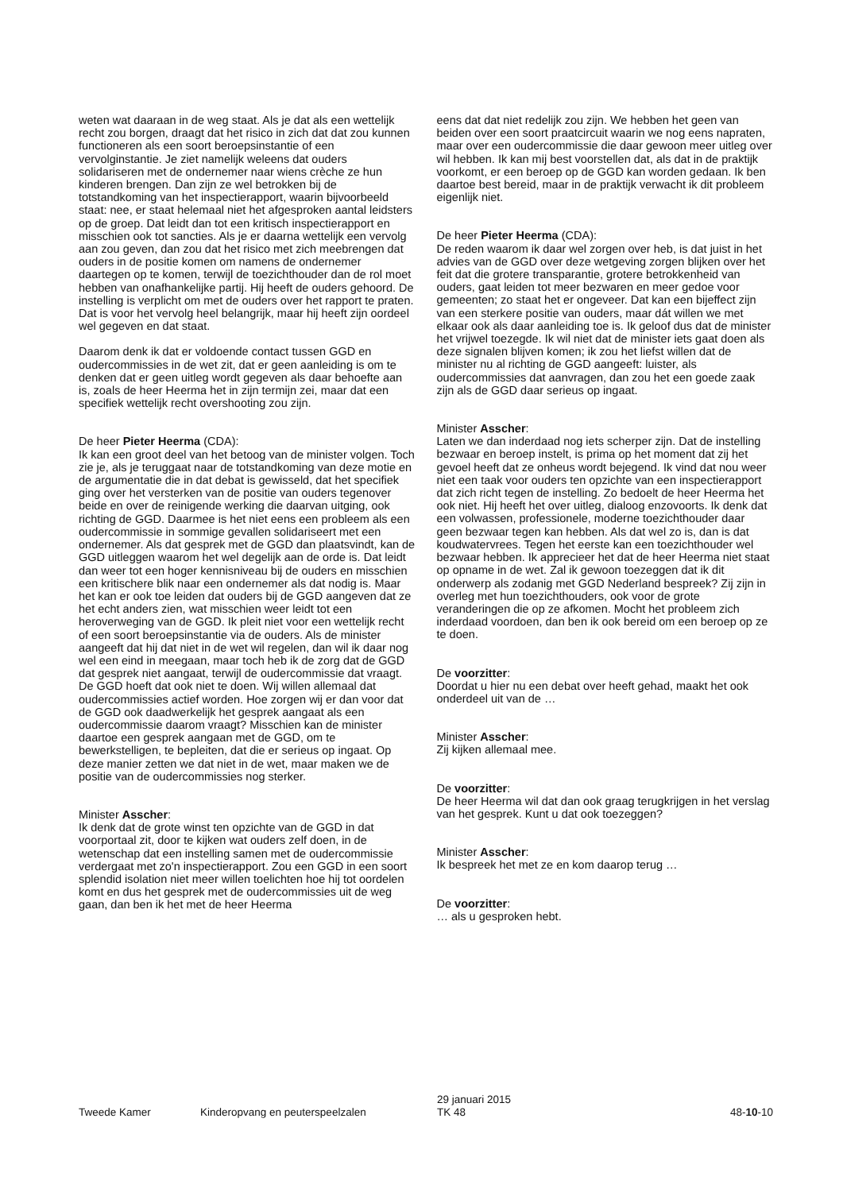weten wat daaraan in de weg staat. Als je dat als een wettelijk recht zou borgen, draagt dat het risico in zich dat dat zou kunnen functioneren als een soort beroepsinstantie of een vervolginstantie. Je ziet namelijk weleens dat ouders solidariseren met de ondernemer naar wiens crèche ze hun kinderen brengen. Dan zijn ze wel betrokken bij de totstandkoming van het inspectierapport, waarin bijvoorbeeld staat: nee, er staat helemaal niet het afgesproken aantal leidsters op de groep. Dat leidt dan tot een kritisch inspectierapport en misschien ook tot sancties. Als je er daarna wettelijk een vervolg aan zou geven, dan zou dat het risico met zich meebrengen dat ouders in de positie komen om namens de ondernemer daartegen op te komen, terwijl de toezichthouder dan de rol moet hebben van onafhankelijke partij. Hij heeft de ouders gehoord. De instelling is verplicht om met de ouders over het rapport te praten. Dat is voor het vervolg heel belangrijk, maar hij heeft zijn oordeel wel gegeven en dat staat.
Daarom denk ik dat er voldoende contact tussen GGD en oudercommissies in de wet zit, dat er geen aanleiding is om te denken dat er geen uitleg wordt gegeven als daar behoefte aan is, zoals de heer Heerma het in zijn termijn zei, maar dat een specifiek wettelijk recht overshooting zou zijn.
De heer Pieter Heerma (CDA):
Ik kan een groot deel van het betoog van de minister volgen. Toch zie je, als je teruggaat naar de totstandkoming van deze motie en de argumentatie die in dat debat is gewisseld, dat het specifiek ging over het versterken van de positie van ouders tegenover beide en over de reinigende werking die daarvan uitging, ook richting de GGD. Daarmee is het niet eens een probleem als een oudercommissie in sommige gevallen solidariseert met een ondernemer. Als dat gesprek met de GGD dan plaatsvindt, kan de GGD uitleggen waarom het wel degelijk aan de orde is. Dat leidt dan weer tot een hoger kennisniveau bij de ouders en misschien een kritischere blik naar een ondernemer als dat nodig is. Maar het kan er ook toe leiden dat ouders bij de GGD aangeven dat ze het echt anders zien, wat misschien weer leidt tot een heroverweging van de GGD. Ik pleit niet voor een wettelijk recht of een soort beroepsinstantie via de ouders. Als de minister aangeeft dat hij dat niet in de wet wil regelen, dan wil ik daar nog wel een eind in meegaan, maar toch heb ik de zorg dat de GGD dat gesprek niet aangaat, terwijl de oudercommissie dat vraagt. De GGD hoeft dat ook niet te doen. Wij willen allemaal dat oudercommissies actief worden. Hoe zorgen wij er dan voor dat de GGD ook daadwerkelijk het gesprek aangaat als een oudercommissie daarom vraagt? Misschien kan de minister daartoe een gesprek aangaan met de GGD, om te bewerkstelligen, te bepleiten, dat die er serieus op ingaat. Op deze manier zetten we dat niet in de wet, maar maken we de positie van de oudercommissies nog sterker.
Minister Asscher:
Ik denk dat de grote winst ten opzichte van de GGD in dat voorportaal zit, door te kijken wat ouders zelf doen, in de wetenschap dat een instelling samen met de oudercommissie verdergaat met zo'n inspectierapport. Zou een GGD in een soort splendid isolation niet meer willen toelichten hoe hij tot oordelen komt en dus het gesprek met de oudercommissies uit de weg gaan, dan ben ik het met de heer Heerma
eens dat dat niet redelijk zou zijn. We hebben het geen van beiden over een soort praatcircuit waarin we nog eens napraten, maar over een oudercommissie die daar gewoon meer uitleg over wil hebben. Ik kan mij best voorstellen dat, als dat in de praktijk voorkomt, er een beroep op de GGD kan worden gedaan. Ik ben daartoe best bereid, maar in de praktijk verwacht ik dit probleem eigenlijk niet.
De heer Pieter Heerma (CDA):
De reden waarom ik daar wel zorgen over heb, is dat juist in het advies van de GGD over deze wetgeving zorgen blijken over het feit dat die grotere transparantie, grotere betrokkenheid van ouders, gaat leiden tot meer bezwaren en meer gedoe voor gemeenten; zo staat het er ongeveer. Dat kan een bijeffect zijn van een sterkere positie van ouders, maar dát willen we met elkaar ook als daar aanleiding toe is. Ik geloof dus dat de minister het vrijwel toezegde. Ik wil niet dat de minister iets gaat doen als deze signalen blijven komen; ik zou het liefst willen dat de minister nu al richting de GGD aangeeft: luister, als oudercommissies dat aanvragen, dan zou het een goede zaak zijn als de GGD daar serieus op ingaat.
Minister Asscher:
Laten we dan inderdaad nog iets scherper zijn. Dat de instelling bezwaar en beroep instelt, is prima op het moment dat zij het gevoel heeft dat ze onheus wordt bejegend. Ik vind dat nou weer niet een taak voor ouders ten opzichte van een inspectierapport dat zich richt tegen de instelling. Zo bedoelt de heer Heerma het ook niet. Hij heeft het over uitleg, dialoog enzovoorts. Ik denk dat een volwassen, professionele, moderne toezichthouder daar geen bezwaar tegen kan hebben. Als dat wel zo is, dan is dat koudwatervrees. Tegen het eerste kan een toezichthouder wel bezwaar hebben. Ik apprecieer het dat de heer Heerma niet staat op opname in de wet. Zal ik gewoon toezeggen dat ik dit onderwerp als zodanig met GGD Nederland bespreek? Zij zijn in overleg met hun toezichthouders, ook voor de grote veranderingen die op ze afkomen. Mocht het probleem zich inderdaad voordoen, dan ben ik ook bereid om een beroep op ze te doen.
De voorzitter:
Doordat u hier nu een debat over heeft gehad, maakt het ook onderdeel uit van de …
Minister Asscher:
Zij kijken allemaal mee.
De voorzitter:
De heer Heerma wil dat dan ook graag terugkrijgen in het verslag van het gesprek. Kunt u dat ook toezeggen?
Minister Asscher:
Ik bespreek het met ze en kom daarop terug …
De voorzitter:
… als u gesproken hebt.
Tweede Kamer Kinderopvang en peuterspeelzalen
29 januari 2015
TK 48
48-10-10